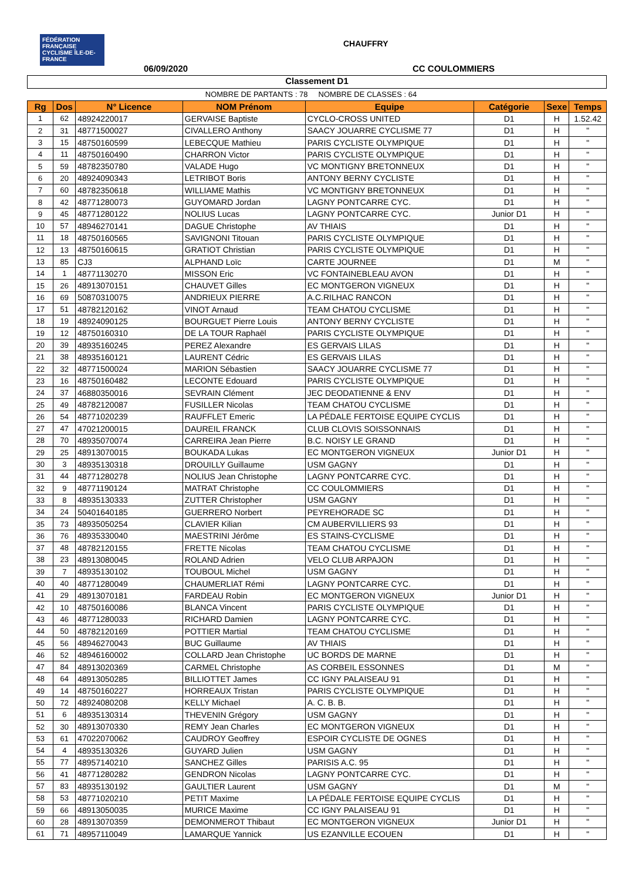FÉDÉRATION FRANÇAISE CYCLISME ÎLE-DE-FRANCE
CHAUFFRY
06/09/2020 CC COULOMMIERS
Classement D1
NOMBRE DE PARTANTS : 78 NOMBRE DE CLASSES : 64
| Rg | Dos | N° Licence | NOM Prénom | Equipe | Catégorie | Sexe | Temps |
| --- | --- | --- | --- | --- | --- | --- | --- |
| 1 | 62 | 48924220017 | GERVAISE Baptiste | CYCLO-CROSS UNITED | D1 | H | 1.52.42 |
| 2 | 31 | 48771500027 | CIVALLERO Anthony | SAACY JOUARRE CYCLISME 77 | D1 | H | " |
| 3 | 15 | 48750160599 | LEBECQUE Mathieu | PARIS CYCLISTE OLYMPIQUE | D1 | H | " |
| 4 | 11 | 48750160490 | CHARRON Victor | PARIS CYCLISTE OLYMPIQUE | D1 | H | " |
| 5 | 59 | 48782350780 | VALADE Hugo | VC MONTIGNY BRETONNEUX | D1 | H | " |
| 6 | 20 | 48924090343 | LETRIBOT Boris | ANTONY BERNY CYCLISTE | D1 | H | " |
| 7 | 60 | 48782350618 | WILLIAME Mathis | VC MONTIGNY BRETONNEUX | D1 | H | " |
| 8 | 42 | 48771280073 | GUYOMARD Jordan | LAGNY PONTCARRE CYC. | D1 | H | " |
| 9 | 45 | 48771280122 | NOLIUS Lucas | LAGNY PONTCARRE CYC. | Junior D1 | H | " |
| 10 | 57 | 48946270141 | DAGUE Christophe | AV THIAIS | D1 | H | " |
| 11 | 18 | 48750160565 | SAVIGNONI Titouan | PARIS CYCLISTE OLYMPIQUE | D1 | H | " |
| 12 | 13 | 48750160615 | GRATIOT Christian | PARIS CYCLISTE OLYMPIQUE | D1 | H | " |
| 13 | 85 | CJ3 | ALPHAND Loïc | CARTE JOURNEE | D1 | M | " |
| 14 | 1 | 48771130270 | MISSON Eric | VC FONTAINEBLEAU AVON | D1 | H | " |
| 15 | 26 | 48913070151 | CHAUVET Gilles | EC MONTGERON VIGNEUX | D1 | H | " |
| 16 | 69 | 50870310075 | ANDRIEUX PIERRE | A.C.RILHAC RANCON | D1 | H | " |
| 17 | 51 | 48782120162 | VINOT Arnaud | TEAM CHATOU CYCLISME | D1 | H | " |
| 18 | 19 | 48924090125 | BOURGUET Pierre Louis | ANTONY BERNY CYCLISTE | D1 | H | " |
| 19 | 12 | 48750160310 | DE LA TOUR Raphaël | PARIS CYCLISTE OLYMPIQUE | D1 | H | " |
| 20 | 39 | 48935160245 | PEREZ Alexandre | ES GERVAIS LILAS | D1 | H | " |
| 21 | 38 | 48935160121 | LAURENT Cédric | ES GERVAIS LILAS | D1 | H | " |
| 22 | 32 | 48771500024 | MARION Sébastien | SAACY JOUARRE CYCLISME 77 | D1 | H | " |
| 23 | 16 | 48750160482 | LECONTE Edouard | PARIS CYCLISTE OLYMPIQUE | D1 | H | " |
| 24 | 37 | 46880350016 | SEVRAIN Clément | JEC DEODATIENNE & ENV | D1 | H | " |
| 25 | 49 | 48782120087 | FUSILLER Nicolas | TEAM CHATOU CYCLISME | D1 | H | " |
| 26 | 54 | 48771020239 | RAUFFLET Emeric | LA PÉDALE FERTOISE EQUIPE CYCLIS | D1 | H | " |
| 27 | 47 | 47021200015 | DAUREIL FRANCK | CLUB CLOVIS SOISSONNAIS | D1 | H | " |
| 28 | 70 | 48935070074 | CARREIRA Jean Pierre | B.C. NOISY LE GRAND | D1 | H | " |
| 29 | 25 | 48913070015 | BOUKADA Lukas | EC MONTGERON VIGNEUX | Junior D1 | H | " |
| 30 | 3 | 48935130318 | DROUILLY Guillaume | USM GAGNY | D1 | H | " |
| 31 | 44 | 48771280278 | NOLIUS Jean Christophe | LAGNY PONTCARRE CYC. | D1 | H | " |
| 32 | 9 | 48771190124 | MATRAT Christophe | CC COULOMMIERS | D1 | H | " |
| 33 | 8 | 48935130333 | ZUTTER Christopher | USM GAGNY | D1 | H | " |
| 34 | 24 | 50401640185 | GUERRERO Norbert | PEYREHORADE SC | D1 | H | " |
| 35 | 73 | 48935050254 | CLAVIER Kilian | CM AUBERVILLIERS 93 | D1 | H | " |
| 36 | 76 | 48935330040 | MAESTRINI Jérôme | ES STAINS-CYCLISME | D1 | H | " |
| 37 | 48 | 48782120155 | FRETTE Nicolas | TEAM CHATOU CYCLISME | D1 | H | " |
| 38 | 23 | 48913080045 | ROLAND Adrien | VELO CLUB ARPAJON | D1 | H | " |
| 39 | 7 | 48935130102 | TOUBOUL Michel | USM GAGNY | D1 | H | " |
| 40 | 40 | 48771280049 | CHAUMERLIAT Rémi | LAGNY PONTCARRE CYC. | D1 | H | " |
| 41 | 29 | 48913070181 | FARDEAU Robin | EC MONTGERON VIGNEUX | Junior D1 | H | " |
| 42 | 10 | 48750160086 | BLANCA Vincent | PARIS CYCLISTE OLYMPIQUE | D1 | H | " |
| 43 | 46 | 48771280033 | RICHARD Damien | LAGNY PONTCARRE CYC. | D1 | H | " |
| 44 | 50 | 48782120169 | POTTIER Martial | TEAM CHATOU CYCLISME | D1 | H | " |
| 45 | 56 | 48946270043 | BUC Guillaume | AV THIAIS | D1 | H | " |
| 46 | 52 | 48946160002 | COLLARD Jean Christophe | UC BORDS DE MARNE | D1 | H | " |
| 47 | 84 | 48913020369 | CARMEL Christophe | AS CORBEIL ESSONNES | D1 | M | " |
| 48 | 64 | 48913050285 | BILLIOTTET James | CC IGNY PALAISEAU 91 | D1 | H | " |
| 49 | 14 | 48750160227 | HORREAUX Tristan | PARIS CYCLISTE OLYMPIQUE | D1 | H | " |
| 50 | 72 | 48924080208 | KELLY Michael | A. C. B. B. | D1 | H | " |
| 51 | 6 | 48935130314 | THEVENIN Grégory | USM GAGNY | D1 | H | " |
| 52 | 30 | 48913070330 | REMY Jean Charles | EC MONTGERON VIGNEUX | D1 | H | " |
| 53 | 61 | 47022070062 | CAUDROY Geoffrey | ESPOIR CYCLISTE DE OGNES | D1 | H | " |
| 54 | 4 | 48935130326 | GUYARD Julien | USM GAGNY | D1 | H | " |
| 55 | 77 | 48957140210 | SANCHEZ Gilles | PARISIS A.C. 95 | D1 | H | " |
| 56 | 41 | 48771280282 | GENDRON Nicolas | LAGNY PONTCARRE CYC. | D1 | H | " |
| 57 | 83 | 48935130192 | GAULTIER Laurent | USM GAGNY | D1 | M | " |
| 58 | 53 | 48771020210 | PETIT Maxime | LA PÉDALE FERTOISE EQUIPE CYCLIS | D1 | H | " |
| 59 | 66 | 48913050035 | MURICE Maxime | CC IGNY PALAISEAU 91 | D1 | H | " |
| 60 | 28 | 48913070359 | DEMONMEROT Thibaut | EC MONTGERON VIGNEUX | Junior D1 | H | " |
| 61 | 71 | 48957110049 | LAMARQUE Yannick | US EZANVILLE ECOUEN | D1 | H | " |